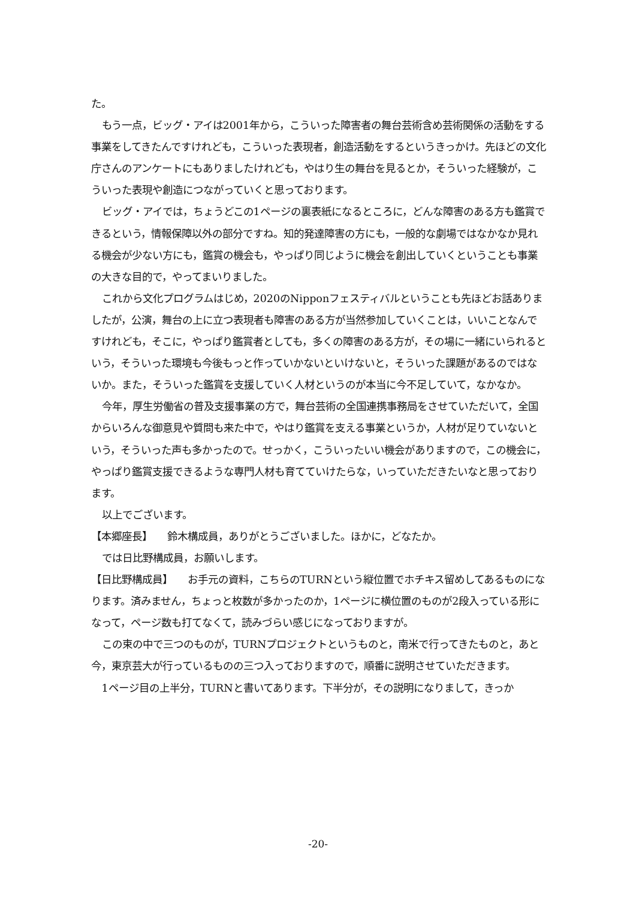た。
もう一点，ビッグ・アイは2001年から，こういった障害者の舞台芸術含め芸術関係の活動をする事業をしてきたんですけれども，こういった表現者，創造活動をするというきっかけ。先ほどの文化庁さんのアンケートにもありましたけれども，やはり生の舞台を見るとか，そういった経験が，こういった表現や創造につながっていくと思っております。
ビッグ・アイでは，ちょうどこの1ページの裏表紙になるところに，どんな障害のある方も鑑賞できるという，情報保障以外の部分ですね。知的発達障害の方にも，一般的な劇場ではなかなか見れる機会が少ない方にも，鑑賞の機会も，やっぱり同じように機会を創出していくということも事業の大きな目的で，やってまいりました。
これから文化プログラムはじめ，2020のNipponフェスティバルということも先ほどお話ありましたが，公演，舞台の上に立つ表現者も障害のある方が当然参加していくことは，いいことなんですけれども，そこに，やっぱり鑑賞者としても，多くの障害のある方が，その場に一緒にいられるという，そういった環境も今後もっと作っていかないといけないと，そういった課題があるのではないか。また，そういった鑑賞を支援していく人材というのが本当に今不足していて，なかなか。
今年，厚生労働省の普及支援事業の方で，舞台芸術の全国連携事務局をさせていただいて，全国からいろんな御意見や質問も来た中で，やはり鑑賞を支える事業というか，人材が足りていないという，そういった声も多かったので。せっかく，こういったいい機会がありますので，この機会に，やっぱり鑑賞支援できるような専門人材も育てていけたらな，いっていただきたいなと思っております。
以上でございます。
【本郷座長】　　鈴木構成員，ありがとうございました。ほかに，どなたか。
では日比野構成員，お願いします。
【日比野構成員】　　お手元の資料，こちらのTURNという縦位置でホチキス留めしてあるものになります。済みません，ちょっと枚数が多かったのか，1ページに横位置のものが2段入っている形になって，ページ数も打てなくて，読みづらい感じになっておりますが。
この束の中で三つのものが，TURNプロジェクトというものと，南米で行ってきたものと，あと今，東京芸大が行っているものの三つ入っておりますので，順番に説明させていただきます。
1ページ目の上半分，TURNと書いてあります。下半分が，その説明になりまして，きっか
-20-